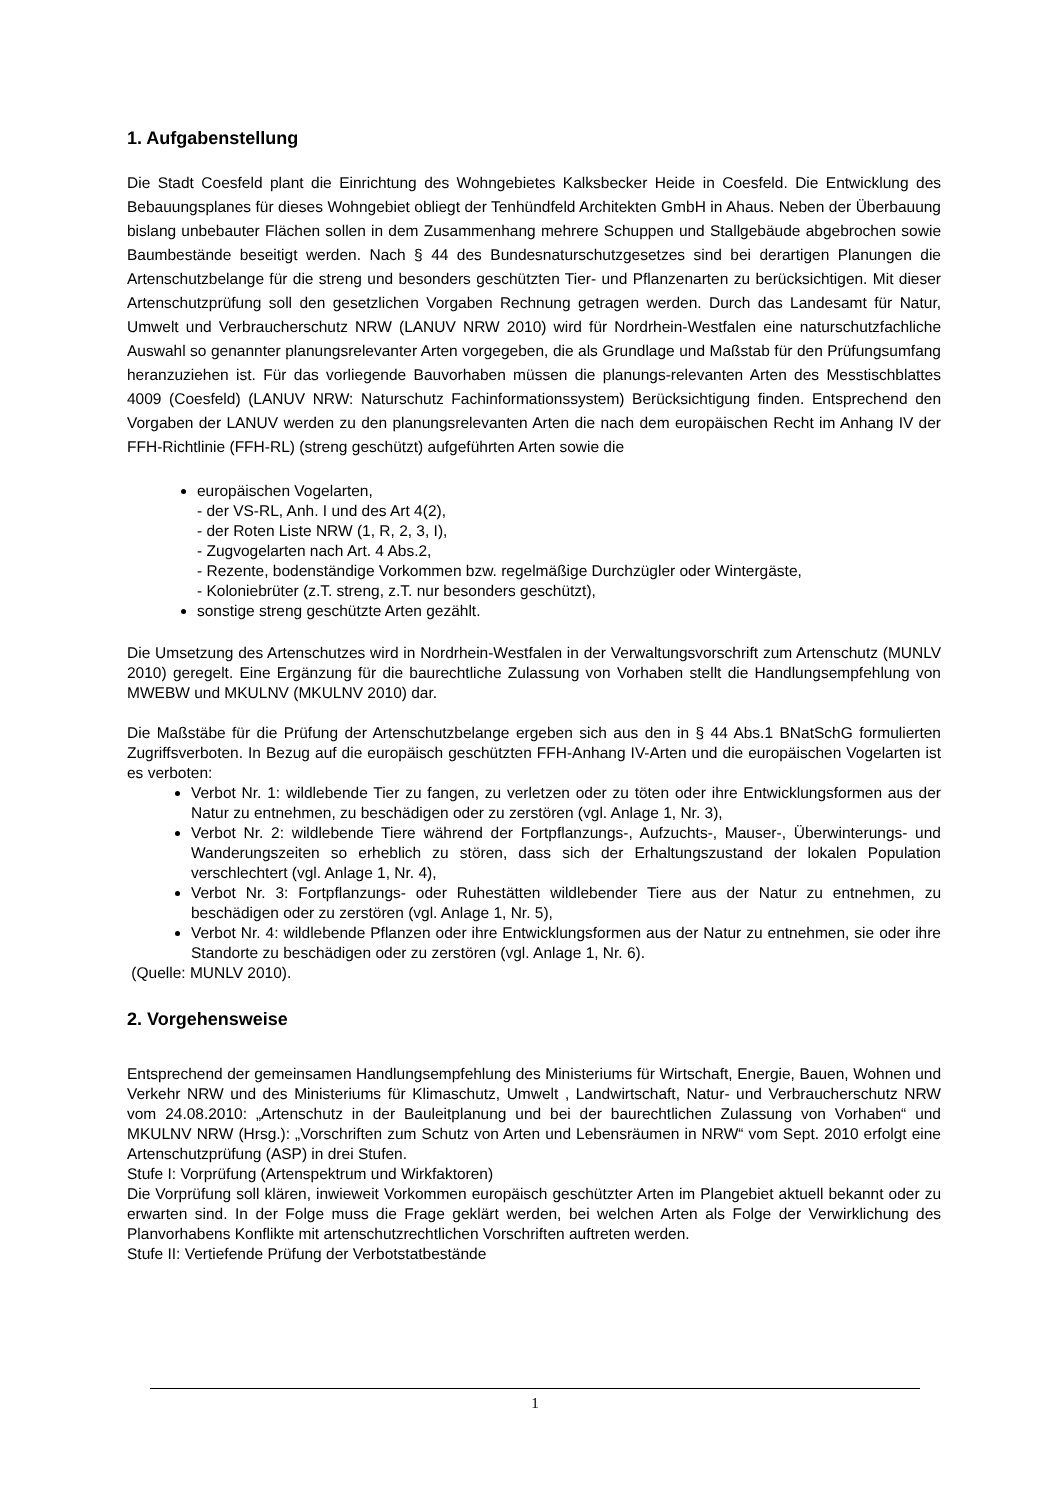1. Aufgabenstellung
Die Stadt Coesfeld plant die Einrichtung des Wohngebietes Kalksbecker Heide in Coesfeld. Die Entwicklung des Bebauungsplanes für dieses Wohngebiet obliegt der Tenhündfeld Architekten GmbH in Ahaus. Neben der Überbauung bislang unbebauter Flächen sollen in dem Zusammenhang mehrere Schuppen und Stallgebäude abgebrochen sowie Baumbestände beseitigt werden. Nach § 44 des Bundesnaturschutzgesetzes sind bei derartigen Planungen die Artenschutzbelange für die streng und besonders geschützten Tier- und Pflanzenarten zu berücksichtigen. Mit dieser Artenschutzprüfung soll den gesetzlichen Vorgaben Rechnung getragen werden. Durch das Landesamt für Natur, Umwelt und Verbraucherschutz NRW (LANUV NRW 2010) wird für Nordrhein-Westfalen eine naturschutzfachliche Auswahl so genannter planungsrelevanter Arten vorgegeben, die als Grundlage und Maßstab für den Prüfungsumfang heranzuziehen ist. Für das vorliegende Bauvorhaben müssen die planungs-relevanten Arten des Messtischblattes 4009 (Coesfeld) (LANUV NRW: Naturschutz Fachinformationssystem) Berücksichtigung finden. Entsprechend den Vorgaben der LANUV werden zu den planungsrelevanten Arten die nach dem europäischen Recht im Anhang IV der FFH-Richtlinie (FFH-RL) (streng geschützt) aufgeführten Arten sowie die
europäischen Vogelarten,
- der VS-RL, Anh. I und des Art 4(2),
- der Roten Liste NRW (1, R, 2, 3, I),
- Zugvogelarten nach Art. 4 Abs.2,
- Rezente, bodenständige Vorkommen bzw. regelmäßige Durchzügler oder Wintergäste,
- Koloniebrüter (z.T. streng, z.T. nur besonders geschützt),
sonstige streng geschützte Arten gezählt.
Die Umsetzung des Artenschutzes wird in Nordrhein-Westfalen in der Verwaltungsvorschrift zum Artenschutz (MUNLV 2010) geregelt. Eine Ergänzung für die baurechtliche Zulassung von Vorhaben stellt die Handlungsempfehlung von MWEBW und MKULNV (MKULNV 2010) dar.
Die Maßstäbe für die Prüfung der Artenschutzbelange ergeben sich aus den in § 44 Abs.1 BNatSchG formulierten Zugriffsverboten. In Bezug auf die europäisch geschützten FFH-Anhang IV-Arten und die europäischen Vogelarten ist es verboten:
Verbot Nr. 1: wildlebende Tier zu fangen, zu verletzen oder zu töten oder ihre Entwicklungsformen aus der Natur zu entnehmen, zu beschädigen oder zu zerstören (vgl. Anlage 1, Nr. 3),
Verbot Nr. 2: wildlebende Tiere während der Fortpflanzungs-, Aufzuchts-, Mauser-, Überwinterungs- und Wanderungszeiten so erheblich zu stören, dass sich der Erhaltungszustand der lokalen Population verschlechtert (vgl. Anlage 1, Nr. 4),
Verbot Nr. 3: Fortpflanzungs- oder Ruhestätten wildlebender Tiere aus der Natur zu entnehmen, zu beschädigen oder zu zerstören (vgl. Anlage 1, Nr. 5),
Verbot Nr. 4: wildlebende Pflanzen oder ihre Entwicklungsformen aus der Natur zu entnehmen, sie oder ihre Standorte zu beschädigen oder zu zerstören (vgl. Anlage 1, Nr. 6).
(Quelle: MUNLV 2010).
2. Vorgehensweise
Entsprechend der gemeinsamen Handlungsempfehlung des Ministeriums für Wirtschaft, Energie, Bauen, Wohnen und Verkehr NRW und des Ministeriums für Klimaschutz, Umwelt , Landwirtschaft, Natur- und Verbraucherschutz NRW vom 24.08.2010: „Artenschutz in der Bauleitplanung und bei der baurechtlichen Zulassung von Vorhaben“ und MKULNV NRW (Hrsg.): „Vorschriften zum Schutz von Arten und Lebensräumen in NRW“ vom Sept. 2010 erfolgt eine Artenschutzprüfung (ASP) in drei Stufen.
Stufe I: Vorprüfung (Artenspektrum und Wirkfaktoren)
Die Vorprüfung soll klären, inwieweit Vorkommen europäisch geschützter Arten im Plangebiet aktuell bekannt oder zu erwarten sind. In der Folge muss die Frage geklärt werden, bei welchen Arten als Folge der Verwirklichung des Planvorhabens Konflikte mit artenschutzrechtlichen Vorschriften auftreten werden.
Stufe II: Vertiefende Prüfung der Verbotstatbestände
1